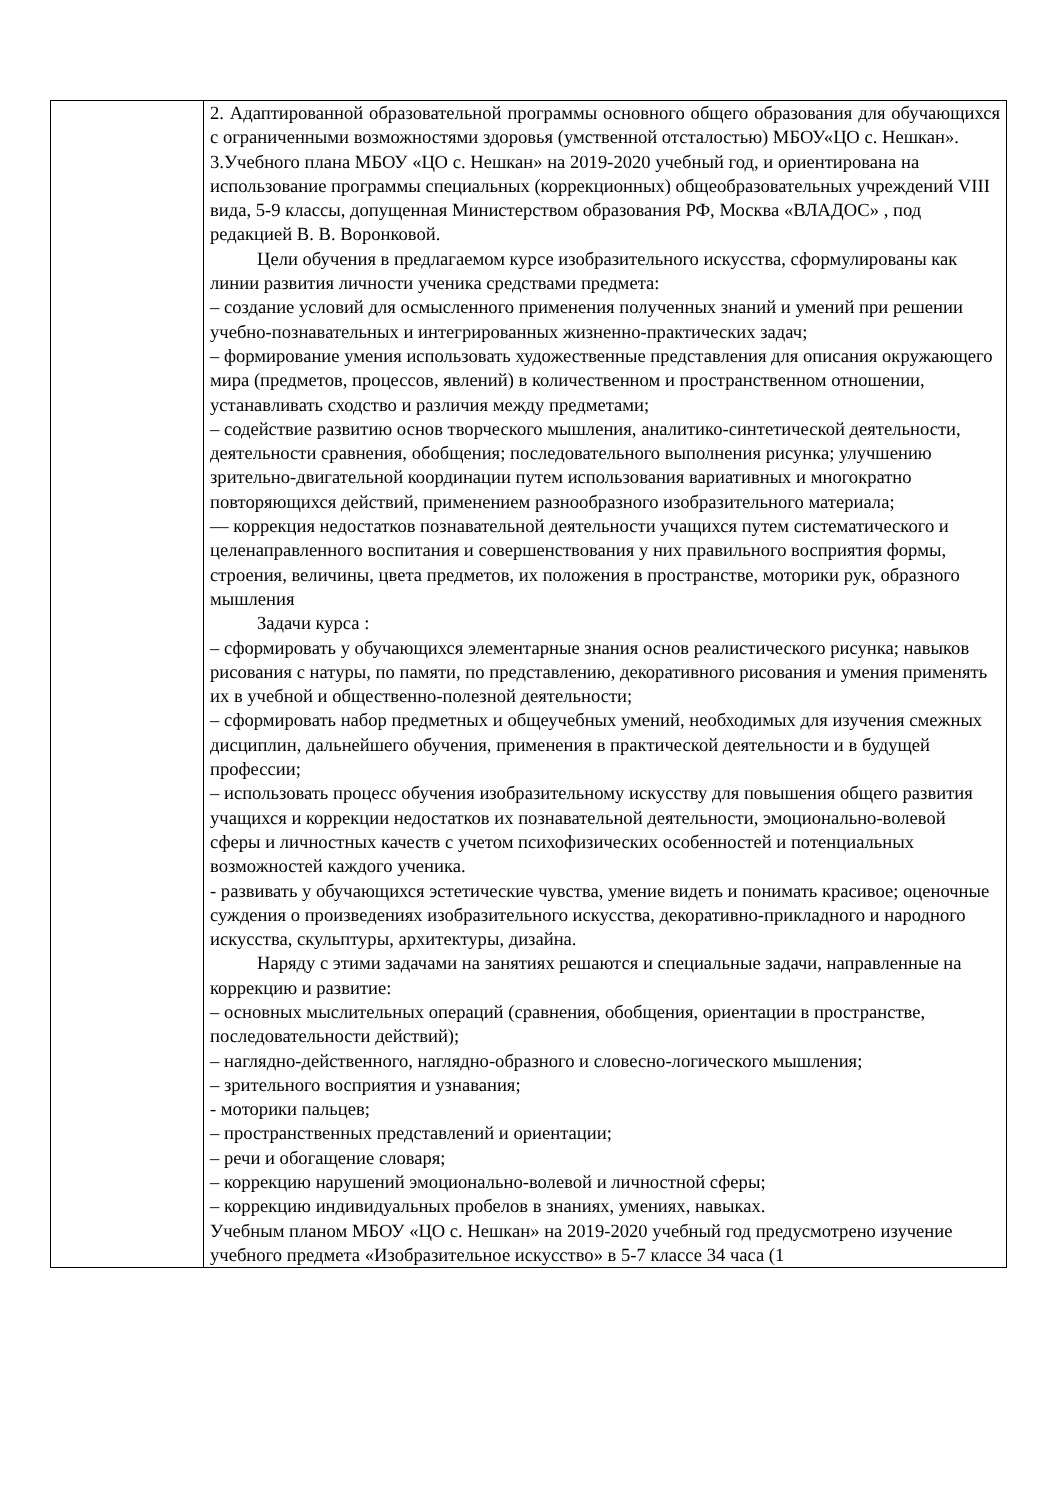| | 2. Адаптированной образовательной программы основного общего образования для обучающихся с ограниченными возможностями здоровья (умственной отсталостью) МБОУ«ЦО с. Нешкан». 3.Учебного плана МБОУ «ЦО с. Нешкан» на 2019-2020 учебный год, и ориентирована на использование программы специальных (коррекционных) общеобразовательных учреждений VIII вида, 5-9 классы, допущенная Министерством образования РФ, Москва «ВЛАДОС» , под редакцией В. В. Воронковой. Цели обучения в предлагаемом курсе изобразительного искусства, сформулированы как линии развития личности ученика средствами предмета: – создание условий для осмысленного применения полученных знаний и умений при решении учебно-познавательных и интегрированных жизненно-практических задач; – формирование умения использовать художественные представления для описания окружающего мира (предметов, процессов, явлений) в количественном и пространственном отношении, устанавливать сходство и различия между предметами; – содействие развитию основ творческого мышления, аналитико-синтетической деятельности, деятельности сравнения, обобщения; последовательного выполнения рисунка; улучшению зрительно-двигательной координации путем использования вариативных и многократно повторяющихся действий, применением разнообразного изобразительного материала; — коррекция недостатков познавательной деятельности учащихся путем систематического и целенаправленного воспитания и совершенствования у них правильного восприятия формы, строения, величины, цвета предметов, их положения в пространстве, моторики рук, образного мышления Задачи курса : – сформировать у обучающихся элементарные знания основ реалистического рисунка; навыков рисования с натуры, по памяти, по представлению, декоративного рисования и умения применять их в учебной и общественно-полезной деятельности; – сформировать набор предметных и общеучебных умений, необходимых для изучения смежных дисциплин, дальнейшего обучения, применения в практической деятельности и в будущей профессии; – использовать процесс обучения изобразительному искусству для повышения общего развития учащихся и коррекции недостатков их познавательной деятельности, эмоционально-волевой сферы и личностных качеств с учетом психофизических особенностей и потенциальных возможностей каждого ученика. - развивать у обучающихся эстетические чувства, умение видеть и понимать красивое; оценочные суждения о произведениях изобразительного искусства, декоративно-прикладного и народного искусства, скульптуры, архитектуры, дизайна. Наряду с этими задачами на занятиях решаются и специальные задачи, направленные на коррекцию и развитие: – основных мыслительных операций (сравнения, обобщения, ориентации в пространстве, последовательности действий); – наглядно-действенного, наглядно-образного и словесно-логического мышления; – зрительного восприятия и узнавания; - моторики пальцев; – пространственных представлений и ориентации; – речи и обогащение словаря; – коррекцию нарушений эмоционально-волевой и личностной сферы; – коррекцию индивидуальных пробелов в знаниях, умениях, навыках. Учебным планом МБОУ «ЦО с. Нешкан» на 2019-2020 учебный год предусмотрено изучение учебного предмета «Изобразительное искусство» в 5-7 классе 34 часа (1 |